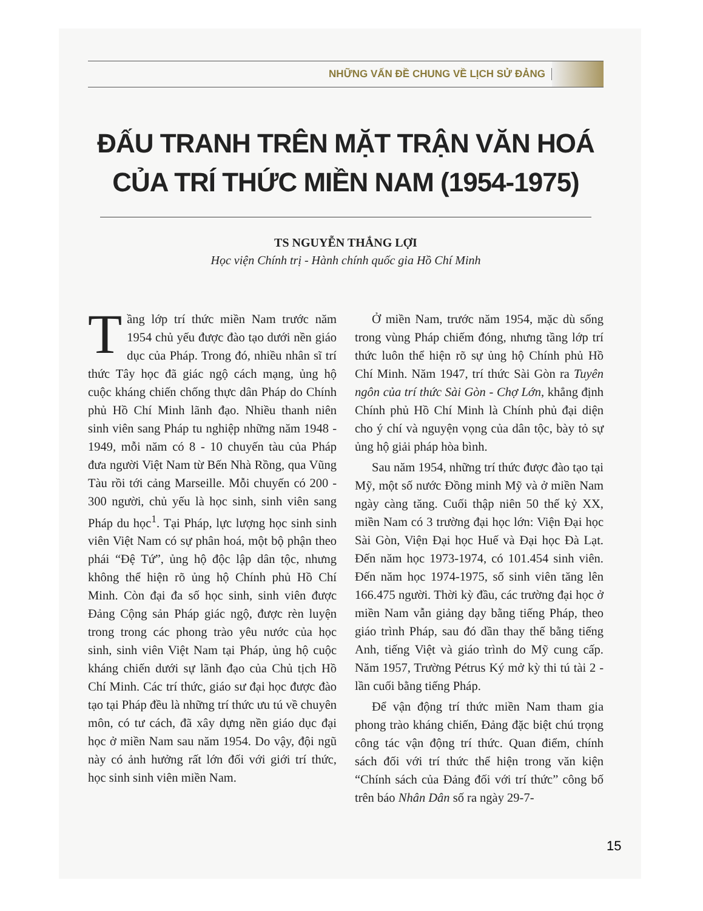NHỮNG VẤN ĐỀ CHUNG VỀ LỊCH SỬ ĐẢNG
ĐẤU TRANH TRÊN MẶT TRẬN VĂN HOÁ
CỦA TRÍ THỨC MIỀN NAM (1954-1975)
TS NGUYỄN THẮNG LỢI
Học viện Chính trị - Hành chính quốc gia Hồ Chí Minh
Tầng lớp trí thức miền Nam trước năm 1954 chủ yếu được đào tạo dưới nền giáo dục của Pháp. Trong đó, nhiều nhân sĩ trí thức Tây học đã giác ngộ cách mạng, ủng hộ cuộc kháng chiến chống thực dân Pháp do Chính phủ Hồ Chí Minh lãnh đạo. Nhiều thanh niên sinh viên sang Pháp tu nghiệp những năm 1948 - 1949, mỗi năm có 8 - 10 chuyến tàu của Pháp đưa người Việt Nam từ Bến Nhà Rồng, qua Vũng Tàu rồi tới cảng Marseille. Mỗi chuyến có 200 - 300 người, chủ yếu là học sinh, sinh viên sang Pháp du học<sup>1</sup>. Tại Pháp, lực lượng học sinh sinh viên Việt Nam có sự phân hoá, một bộ phận theo phái “Đệ Tứ”, ủng hộ độc lập dân tộc, nhưng không thể hiện rõ ủng hộ Chính phủ Hồ Chí Minh. Còn đại đa số học sinh, sinh viên được Đảng Cộng sản Pháp giác ngộ, được rèn luyện trong trong các phong trào yêu nước của học sinh, sinh viên Việt Nam tại Pháp, ủng hộ cuộc kháng chiến dưới sự lãnh đạo của Chủ tịch Hồ Chí Minh. Các trí thức, giáo sư đại học được đào tạo tại Pháp đều là những trí thức ưu tú về chuyên môn, có tư cách, đã xây dựng nền giáo dục đại học ở miền Nam sau năm 1954. Do vậy, đội ngũ này có ảnh hưởng rất lớn đối với giới trí thức, học sinh sinh viên miền Nam.
Ở miền Nam, trước năm 1954, mặc dù sống trong vùng Pháp chiếm đóng, nhưng tầng lớp trí thức luôn thể hiện rõ sự ủng hộ Chính phủ Hồ Chí Minh. Năm 1947, trí thức Sài Gòn ra Tuyên ngôn của trí thức Sài Gòn - Chợ Lớn, khẳng định Chính phủ Hồ Chí Minh là Chính phủ đại diện cho ý chí và nguyện vọng của dân tộc, bày tỏ sự ủng hộ giải pháp hòa bình.
Sau năm 1954, những trí thức được đào tạo tại Mỹ, một số nước Đồng minh Mỹ và ở miền Nam ngày càng tăng. Cuối thập niên 50 thế kỷ XX, miền Nam có 3 trường đại học lớn: Viện Đại học Sài Gòn, Viện Đại học Huế và Đại học Đà Lạt. Đến năm học 1973-1974, có 101.454 sinh viên. Đến năm học 1974-1975, số sinh viên tăng lên 166.475 người. Thời kỳ đầu, các trường đại học ở miền Nam vẫn giảng dạy bằng tiếng Pháp, theo giáo trình Pháp, sau đó dần thay thế bằng tiếng Anh, tiếng Việt và giáo trình do Mỹ cung cấp. Năm 1957, Trường Pétrus Ký mở kỳ thi tú tài 2 - lần cuối bằng tiếng Pháp.
Để vận động trí thức miền Nam tham gia phong trào kháng chiến, Đảng đặc biệt chú trọng công tác vận động trí thức. Quan điểm, chính sách đối với trí thức thể hiện trong văn kiện “Chính sách của Đảng đối với trí thức” công bố trên báo Nhân Dân số ra ngày 29-7-
15